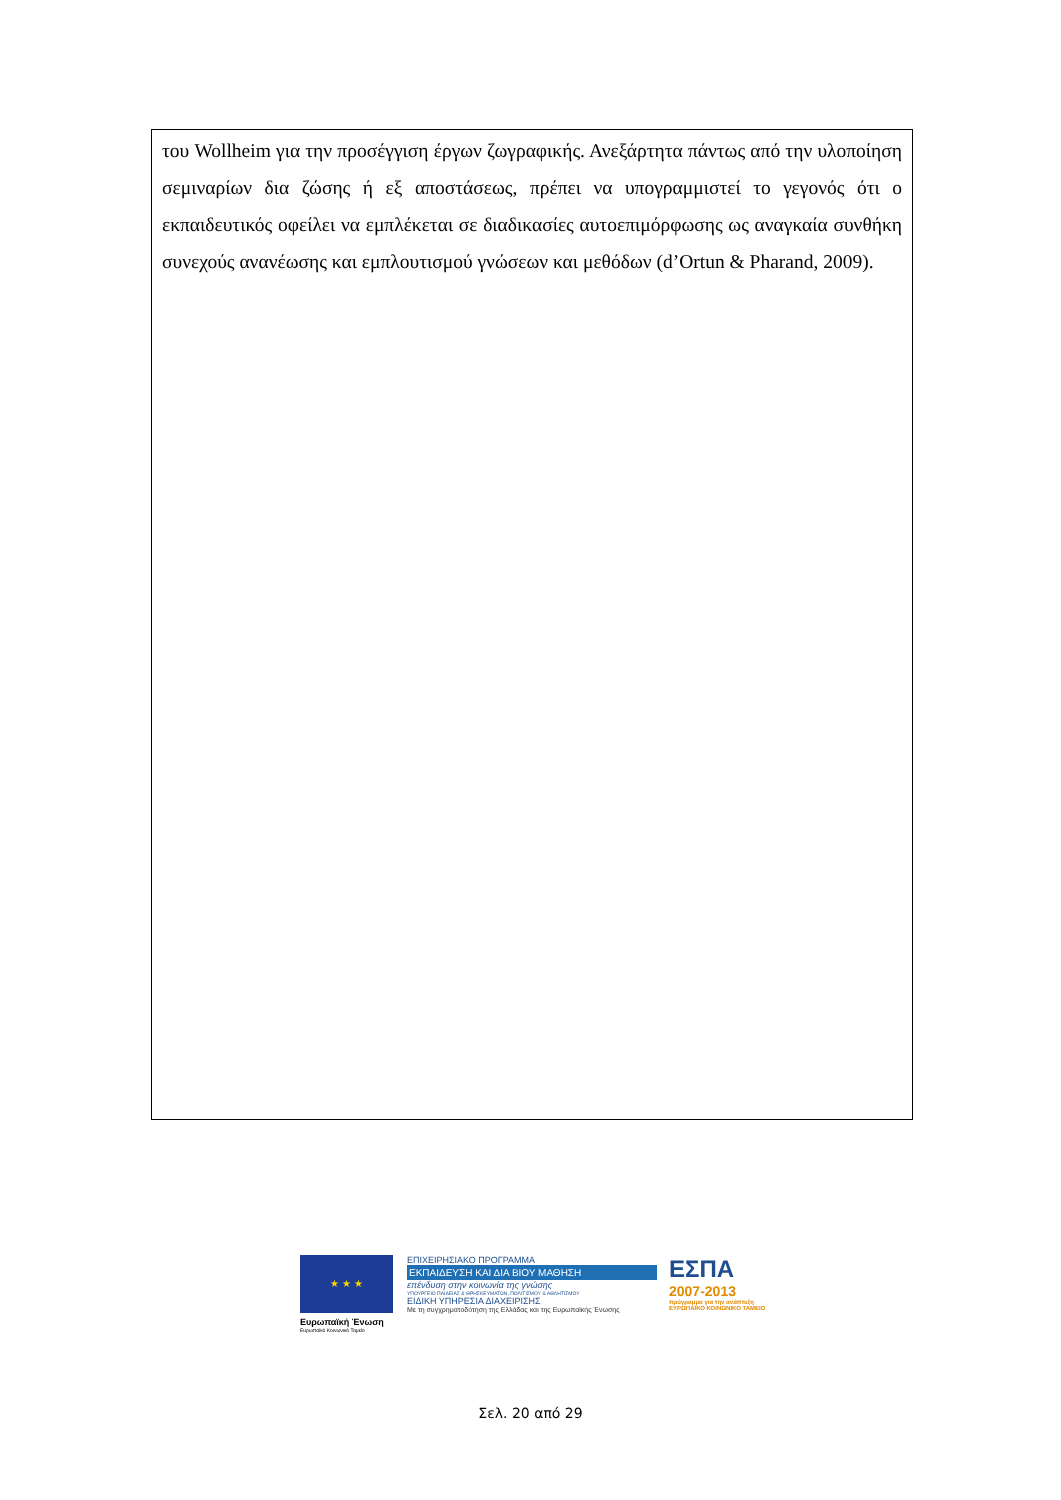του Wollheim για την προσέγγιση έργων ζωγραφικής. Ανεξάρτητα πάντως από την υλοποίηση σεμιναρίων δια ζώσης ή εξ αποστάσεως, πρέπει να υπογραμμιστεί το γεγονός ότι ο εκπαιδευτικός οφείλει να εμπλέκεται σε διαδικασίες αυτοεπιμόρφωσης ως αναγκαία συνθήκη συνεχούς ανανέωσης και εμπλουτισμού γνώσεων και μεθόδων (d’Ortun & Pharand, 2009).
★ ★ ★
Ευρωπαϊκή Ένωση
Ευρωπαϊκό Κοινωνικό Ταμείο
ΕΠΙΧΕΙΡΗΣΙΑΚΟ ΠΡΟΓΡΑΜΜΑ
ΕΚΠΑΙΔΕΥΣΗ ΚΑΙ ΔΙΑ ΒΙΟΥ ΜΑΘΗΣΗ
επένδυση στην κοινωνία της γνώσης
ΥΠΟΥΡΓΕΙΟ ΠΑΙΔΕΙΑΣ & ΘΡΗΣΚΕΥΜΑΤΩΝ, ΠΟΛΙΤΙΣΜΟΥ & ΑΘΛΗΤΙΣΜΟΥ
ΕΙΔΙΚΗ ΥΠΗΡΕΣΙΑ ΔΙΑΧΕΙΡΙΣΗΣ
Με τη συγχρηματοδότηση της Ελλάδας και της Ευρωπαϊκής Ένωσης
ΕΣΠΑ
2007-2013
πρόγραμμα για την ανάπτυξη
ΕΥΡΩΠΑΪΚΟ ΚΟΙΝΩΝΙΚΟ ΤΑΜΕΙΟ
Σελ. 20 από 29